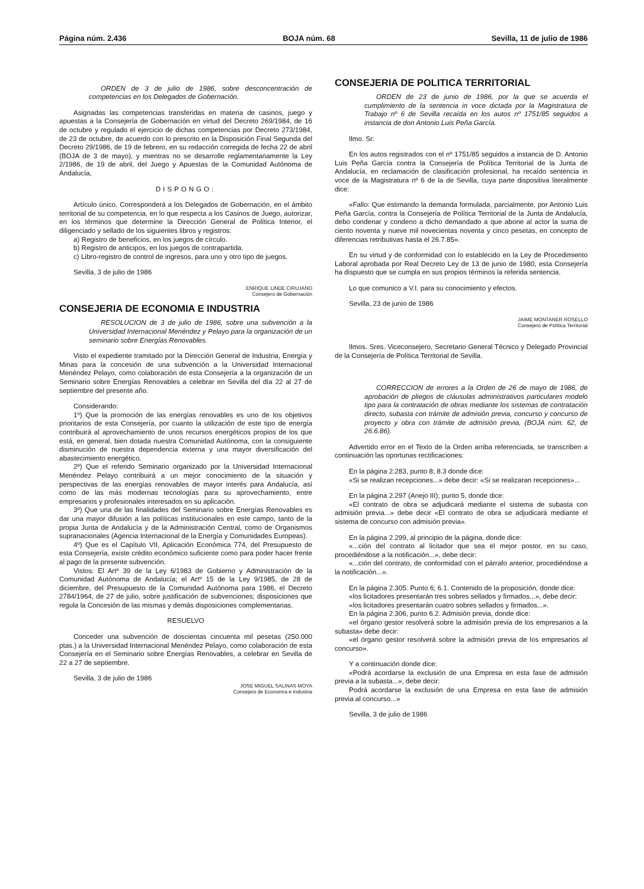Página núm. 2.436 BOJA núm. 68 Sevilla, 11 de julio de 1986
ORDEN de 3 de julio de 1986, sobre desconcentración de competencias en los Delegados de Gobernación.
Asignadas las competencias transferidas en materia de casinos, juego y apuestas a la Consejería de Gobernación en virtud del Decreto 269/1984, de 16 de octubre y regulado el ejercicio de dichas competencias por Decreto 273/1984, de 23 de octubre, de acuerdo con lo prescrito en la Disposición Final Segunda del Decreto 29/1986, de 19 de febrero, en su redacción corregida de fecha 22 de abril (BOJA de 3 de mayo), y mientras no se desarrolle reglamentariamente la Ley 2/1986, de 19 de abril, del Juego y Apuestas de la Comunidad Autónoma de Andalucía,
DISPONGO:
Artículo único. Corresponderá a los Delegados de Gobernación, en el ámbito territorial de su competencia, en lo que respecta a los Casinos de Juego, autorizar, en los términos que determine la Dirección General de Política Interior, el diligenciado y sellado de los siguientes libros y registros:
a) Registro de beneficios, en los juegos de círculo.
b) Registro de anticipos, en los juegos de contrapartida.
c) Libro-registro de control de ingresos, para uno y otro tipo de juegos.
Sevilla, 3 de julio de 1986
ENRIQUE LINDE CIRUJANO
Consejero de Gobernación
CONSEJERIA DE ECONOMIA E INDUSTRIA
RESOLUCION de 3 de julio de 1986, sobre una subvención a la Universidad Internacional Menéndez y Pelayo para la organización de un seminario sobre Energías Renovables.
Visto el expediente tramitado por la Dirección General de Industria, Energía y Minas para la concesión de una subvención a la Universidad Internacional Menéndez Pelayo, como colaboración de esta Consejería a la organización de un Seminario sobre Energías Renovables a celebrar en Sevilla del día 22 al 27 de septiembre del presente año.
Considerando:
1º) Que la promoción de las energías renovables es uno de los objetivos prioritarios de esta Consejería, por cuanto la utilización de este tipo de energía contribuirá al aprovechamiento de unos recursos energéticos propios de los que está, en general, bien dotada nuestra Comunidad Autónoma, con la consiguiente disminución de nuestra dependencia externa y una mayor diversificación del abastecimiento energético.
2º) Que el referido Seminario organizado por la Universidad Internacional Menéndez Pelayo contribuirá a un mejor conocimiento de la situación y perspectivas de las energías renovables de mayor interés para Andalucía, así como de las más modernas tecnologías para su aprovechamiento, entre empresarios y profesionales interesados en su aplicación.
3º) Que una de las finalidades del Seminario sobre Energías Renovables es dar una mayor difusión a las políticas institucionales en este campo, tanto de la propia Junta de Andalucía y de la Administración Central, como de Organismos supranacionales (Agencia Internacional de la Energía y Comunidades Europeas).
4º) Que es el Capítulo VII, Aplicación Económica 774, del Presupuesto de esta Consejería, existe crédito económico suficiente como para poder hacer frente al pago de la presente subvención.
Vistos: El Artº 39 de la Ley 6/1983 de Gobierno y Administración de la Comunidad Autónoma de Andalucía; el Artº 15 de la Ley 9/1985, de 28 de diciembre, del Presupuesto de la Comunidad Autónoma para 1986, el Decreto 2784/1964, de 27 de julio, sobre justificación de subvenciones; disposiciones que regula la Concesión de las mismas y demás disposiciones complementarias.
RESUELVO
Conceder una subvención de doscientas cincuenta mil pesetas (250.000 ptas.) a la Universidad Internacional Menéndez Pelayo, como colaboración de esta Consejería en el Seminario sobre Energías Renovables, a celebrar en Sevilla de 22 a 27 de septiembre.
Sevilla, 3 de julio de 1986
JOSE MIGUEL SALINAS MOYA
Consejero de Economía e Industria
CONSEJERIA DE POLITICA TERRITORIAL
ORDEN de 23 de junio de 1986, por la que se acuerda el cumplimiento de la sentencia in voce dictada por la Magistratura de Trabajo nº 6 de Sevilla recaída en los autos nº 1751/85 seguidos a instancia de don Antonio Luis Peña García.
Ilmo. Sr:
En los autos registrados con el nº 1751/85 seguidos a instancia de D. Antonio Luis Peña García contra la Consejería de Política Territorial de la Junta de Andalucía, en reclamación de clasificación profesional, ha recaído sentencia in voce de la Magistratura nº 6 de la de Sevilla, cuya parte dispositiva literalmente dice:
«Fallo: Que estimando la demanda formulada, parcialmente, por Antonio Luis Peña García, contra la Consejería de Política Territorial de la Junta de Andalucía, debo condenar y condeno a dicho demandado a que abone al actor la suma de ciento noventa y nueve mil novecientas noventa y cinco pesetas, en concepto de diferencias retributivas hasta el 26.7.85».
En su virtud y de conformidad con lo establecido en la Ley de Procedimiento Laboral aprobada por Real Decreto Ley de 13 de junio de 1980, esta Consejería ha dispuesto que se cumpla en sus propios términos la referida sentencia.
Lo que comunico a V.I. para su conocimiento y efectos.
Sevilla, 23 de junio de 1986
JAIME MONTANER ROSELLO
Consejero de Política Territorial
Ilmos. Sres. Viceconsejero, Secretario General Técnico y Delegado Provincial de la Consejería de Política Territorial de Sevilla.
CORRECCION de errores a la Orden de 26 de mayo de 1986, de aprobación de pliegos de cláusulas administrativos particulares modelo tipo para la contratación de obras mediante los sistemas de contratación directo, subasta con trámite de admisión previa, concurso y concurso de proyecto y obra con trámite de admisión previa, (BOJA núm. 62, de 26.6.86).
Advertido error en el Texto de la Orden arriba referenciada, se transcriben a continuación las oportunas rectificaciones:
En la página 2.283, punto 8; 8.3 donde dice:
«Si se realizan recepciones...» debe decir: «Si se realizaran recepciones»...
En la página 2.297 (Anejo III); punto 5, donde dice:
«El contrato de obra se adjudicará mediante el sistema de subasta con admisión previa...» debe decir «El contrato de obra se adjudicará mediante el sistema de concurso con admisión previa».
En la página 2.299, al principio de la página, donde dice:
«...ción del contrato al licitador que sea el mejor postor, en su caso, procediéndose a la notificación...», debe decir:
«...ción del contrato, de conformidad con el párrafo anterior, procediéndose a la notificación...».
En la página 2.305. Punto 6; 6.1. Contenido de la proposición, donde dice:
«los licitadores presentarán tres sobres sellados y firmados...», debe decir:
«los licitadores presentarán cuatro sobres sellados y firmados...».
En la página 2.306, punto 6.2. Admisión previa, donde dice:
«el órgano gestor resolverá sobre la admisión previa de los empresarios a la subasta» debe decir:
«el órgano gestor resolverá sobre la admisión previa de los empresarios al concurso».
Y a continuación donde dice:
«Podrá acordarse la exclusión de una Empresa en esta fase de admisión previa a la subasta...», debe decir:
Podrá acordarse la exclusión de una Empresa en esta fase de admisión previa al concurso...»
Sevilla, 3 de julio de 1986